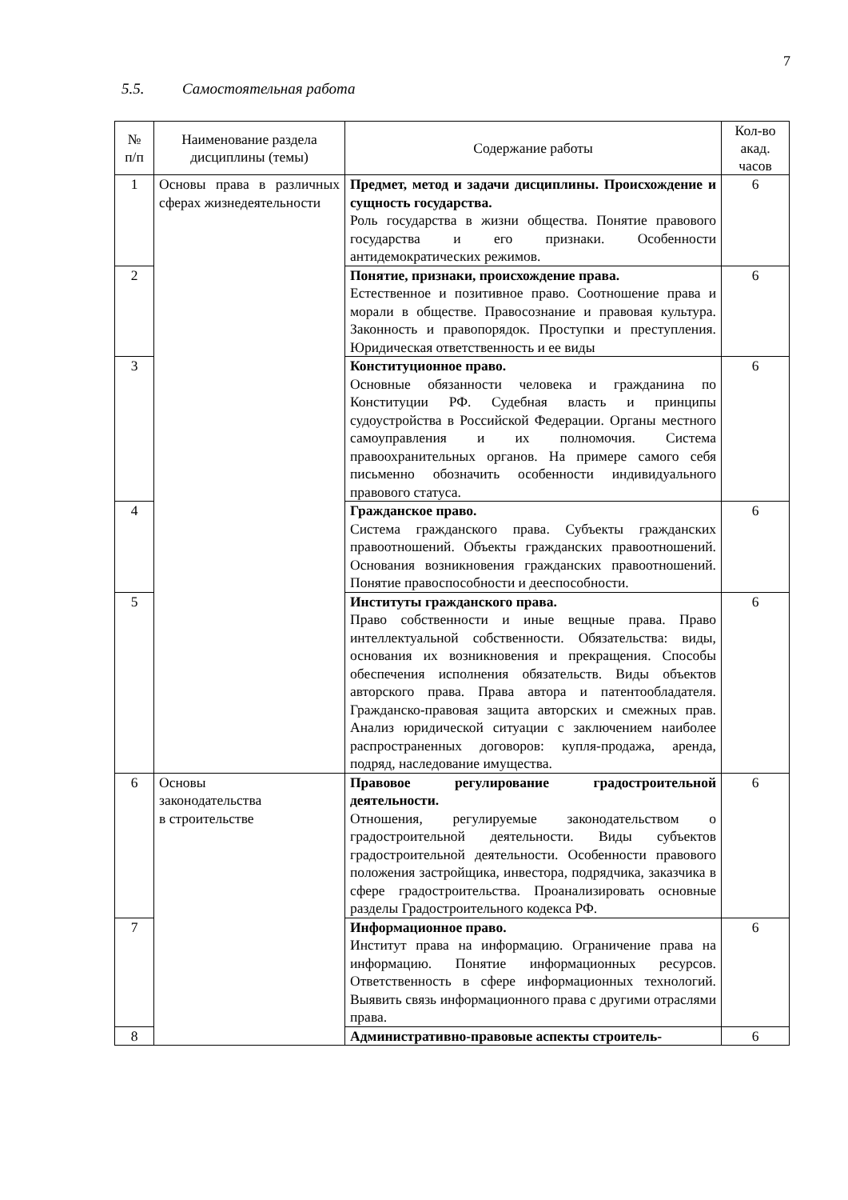7
5.5. Самостоятельная работа
| № п/п | Наименование раздела дисциплины (темы) | Содержание работы | Кол-во акад. часов |
| --- | --- | --- | --- |
| 1 | Основы права в различных сферах жизнедеятельности | Предмет, метод и задачи дисциплины. Происхождение и сущность государства. Роль государства в жизни общества. Понятие правового государства и его признаки. Особенности антидемократических режимов. | 6 |
| 2 | | Понятие, признаки, происхождение права. Естественное и позитивное право. Соотношение права и морали в обществе. Правосознание и правовая культура. Законность и правопорядок. Проступки и преступления. Юридическая ответственность и ее виды | 6 |
| 3 | | Конституционное право. Основные обязанности человека и гражданина по Конституции РФ. Судебная власть и принципы судоустройства в Российской Федерации. Органы местного самоуправления и их полномочия. Система правоохранительных органов. На примере самого себя письменно обозначить особенности индивидуального правового статуса. | 6 |
| 4 | | Гражданское право. Система гражданского права. Субъекты гражданских правоотношений. Объекты гражданских правоотношений. Основания возникновения гражданских правоотношений. Понятие правоспособности и дееспособности. | 6 |
| 5 | | Институты гражданского права. Право собственности и иные вещные права. Право интеллектуальной собственности. Обязательства: виды, основания их возникновения и прекращения. Способы обеспечения исполнения обязательств. Виды объектов авторского права. Права автора и патентообладателя. Гражданско-правовая защита авторских и смежных прав. Анализ юридической ситуации с заключением наиболее распространенных договоров: купля-продажа, аренда, подряд, наследование имущества. | 6 |
| 6 | Основы законодательства в строительстве | Правовое регулирование градостроительной деятельности. Отношения, регулируемые законодательством о градостроительной деятельности. Виды субъектов градостроительной деятельности. Особенности правового положения застройщика, инвестора, подрядчика, заказчика в сфере градостроительства. Проанализировать основные разделы Градостроительного кодекса РФ. | 6 |
| 7 | | Информационное право. Институт права на информацию. Ограничение права на информацию. Понятие информационных ресурсов. Ответственность в сфере информационных технологий. Выявить связь информационного права с другими отраслями права. | 6 |
| 8 | | Административно-правовые аспекты строитель- | 6 |